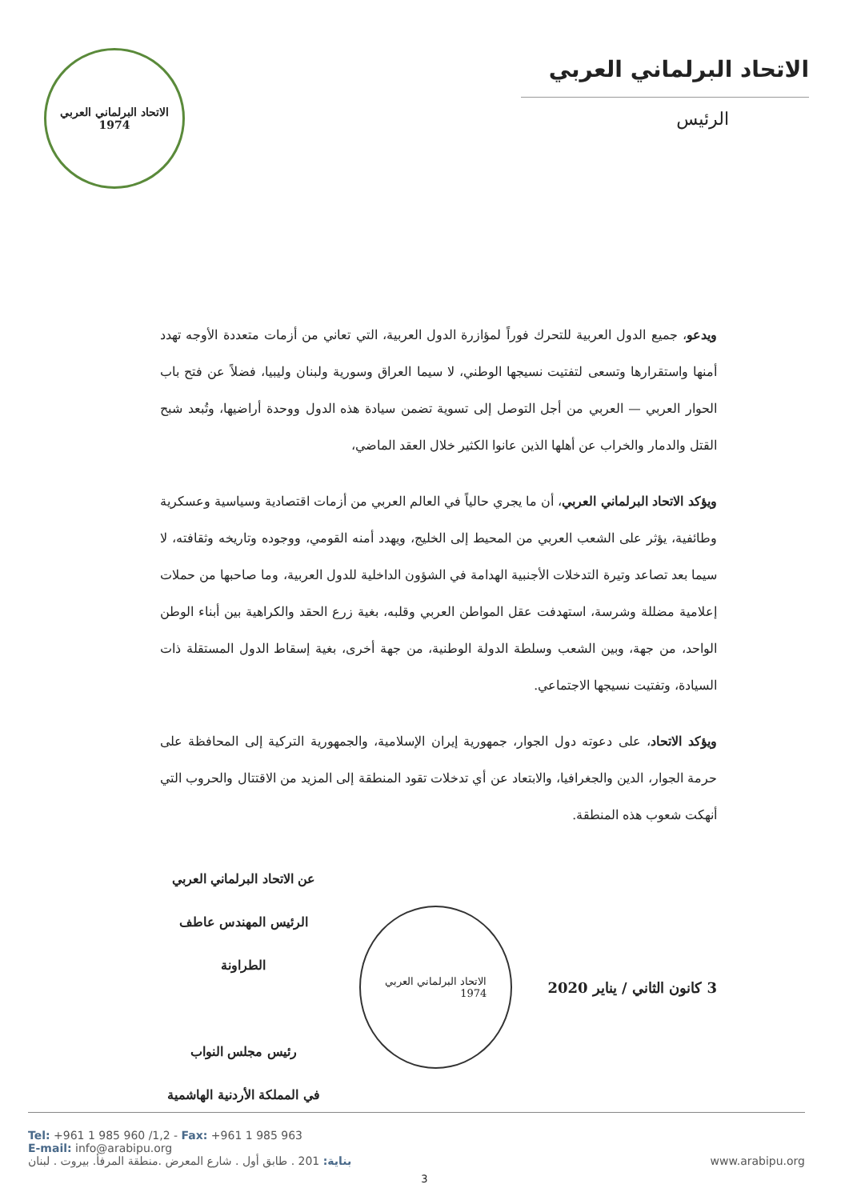الاتحاد البرلماني العربي
1974
الاتحاد البرلماني العربي
الرئيس
ويدعو، جميع الدول العربية للتحرك فوراً لمؤازرة الدول العربية، التي تعاني من أزمات متعددة الأوجه تهدد أمنها واستقرارها وتسعى لتفتيت نسيجها الوطني، لا سيما العراق وسورية ولبنان وليبيا، فضلاً عن فتح باب الحوار العربي — العربي من أجل التوصل إلى تسوية تضمن سيادة هذه الدول ووحدة أراضيها، وتُبعد شبح القتل والدمار والخراب عن أهلها الذين عانوا الكثير خلال العقد الماضي،
ويؤكد الاتحاد البرلماني العربي، أن ما يجري حالياً في العالم العربي من أزمات اقتصادية وسياسية وعسكرية وطائفية، يؤثر على الشعب العربي من المحيط إلى الخليج، ويهدد أمنه القومي، ووجوده وتاريخه وثقافته، لا سيما بعد تصاعد وتيرة التدخلات الأجنبية الهدامة في الشؤون الداخلية للدول العربية، وما صاحبها من حملات إعلامية مضللة وشرسة، استهدفت عقل المواطن العربي وقلبه، بغية زرع الحقد والكراهية بين أبناء الوطن الواحد، من جهة، وبين الشعب وسلطة الدولة الوطنية، من جهة أخرى، بغية إسقاط الدول المستقلة ذات السيادة، وتفتيت نسيجها الاجتماعي.
ويؤكد الاتحاد، على دعوته دول الجوار، جمهورية إيران الإسلامية، والجمهورية التركية إلى المحافظة على حرمة الجوار، الدين والجغرافيا، والابتعاد عن أي تدخلات تقود المنطقة إلى المزيد من الاقتتال والحروب التي أنهكت شعوب هذه المنطقة.
3 كانون الثاني / يناير 2020
الاتحاد البرلماني العربي
1974
عن الاتحاد البرلماني العربي
الرئيس المهندس عاطف الطراونة
رئيس مجلس النواب
في المملكة الأردنية الهاشمية
3
Tel: +961 1 985 960 /1,2 - Fax: +961 1 985 963
E-mail: info@arabipu.org
بناية: 201 . طابق أول . شارع المعرض .منطقة المرفأ. بيروت . لبنان
www.arabipu.org